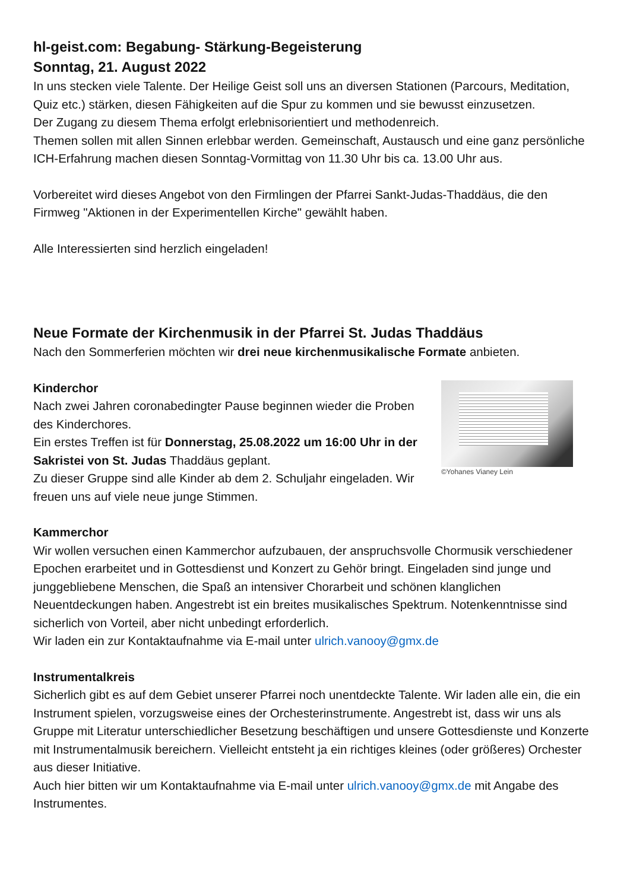hl-geist.com: Begabung- Stärkung-Begeisterung
Sonntag, 21. August 2022
In uns stecken viele Talente. Der Heilige Geist soll uns an diversen Stationen (Parcours, Meditation, Quiz etc.) stärken, diesen Fähigkeiten auf die Spur zu kommen und sie bewusst einzusetzen.
Der Zugang zu diesem Thema erfolgt erlebnisorientiert und methodenreich.
Themen sollen mit allen Sinnen erlebbar werden. Gemeinschaft, Austausch und eine ganz persönliche ICH-Erfahrung machen diesen Sonntag-Vormittag von 11.30 Uhr bis ca. 13.00 Uhr aus.
Vorbereitet wird dieses Angebot von den Firmlingen der Pfarrei Sankt-Judas-Thaddäus, die den Firmweg "Aktionen in der Experimentellen Kirche" gewählt haben.
Alle Interessierten sind herzlich eingeladen!
Neue Formate der Kirchenmusik in der Pfarrei St. Judas Thaddäus
Nach den Sommerferien möchten wir drei neue kirchenmusikalische Formate anbieten.
©Yohanes Vianey Lein
Kinderchor
Nach zwei Jahren coronabedingter Pause beginnen wieder die Proben des Kinderchores.
Ein erstes Treffen ist für Donnerstag, 25.08.2022 um 16:00 Uhr in der Sakristei von St. Judas Thaddäus geplant.
Zu dieser Gruppe sind alle Kinder ab dem 2. Schuljahr eingeladen. Wir freuen uns auf viele neue junge Stimmen.
Kammerchor
Wir wollen versuchen einen Kammerchor aufzubauen, der anspruchsvolle Chormusik verschiedener Epochen erarbeitet und in Gottesdienst und Konzert zu Gehör bringt. Eingeladen sind junge und junggebliebene Menschen, die Spaß an intensiver Chorarbeit und schönen klanglichen Neuentdeckungen haben. Angestrebt ist ein breites musikalisches Spektrum. Notenkenntnisse sind sicherlich von Vorteil, aber nicht unbedingt erforderlich.
Wir laden ein zur Kontaktaufnahme via E-mail unter ulrich.vanooy@gmx.de
Instrumentalkreis
Sicherlich gibt es auf dem Gebiet unserer Pfarrei noch unentdeckte Talente. Wir laden alle ein, die ein Instrument spielen, vorzugsweise eines der Orchesterinstrumente. Angestrebt ist, dass wir uns als Gruppe mit Literatur unterschiedlicher Besetzung beschäftigen und unsere Gottesdienste und Konzerte mit Instrumentalmusik bereichern. Vielleicht entsteht ja ein richtiges kleines (oder größeres) Orchester aus dieser Initiative.
Auch hier bitten wir um Kontaktaufnahme via E-mail unter ulrich.vanooy@gmx.de mit Angabe des Instrumentes.